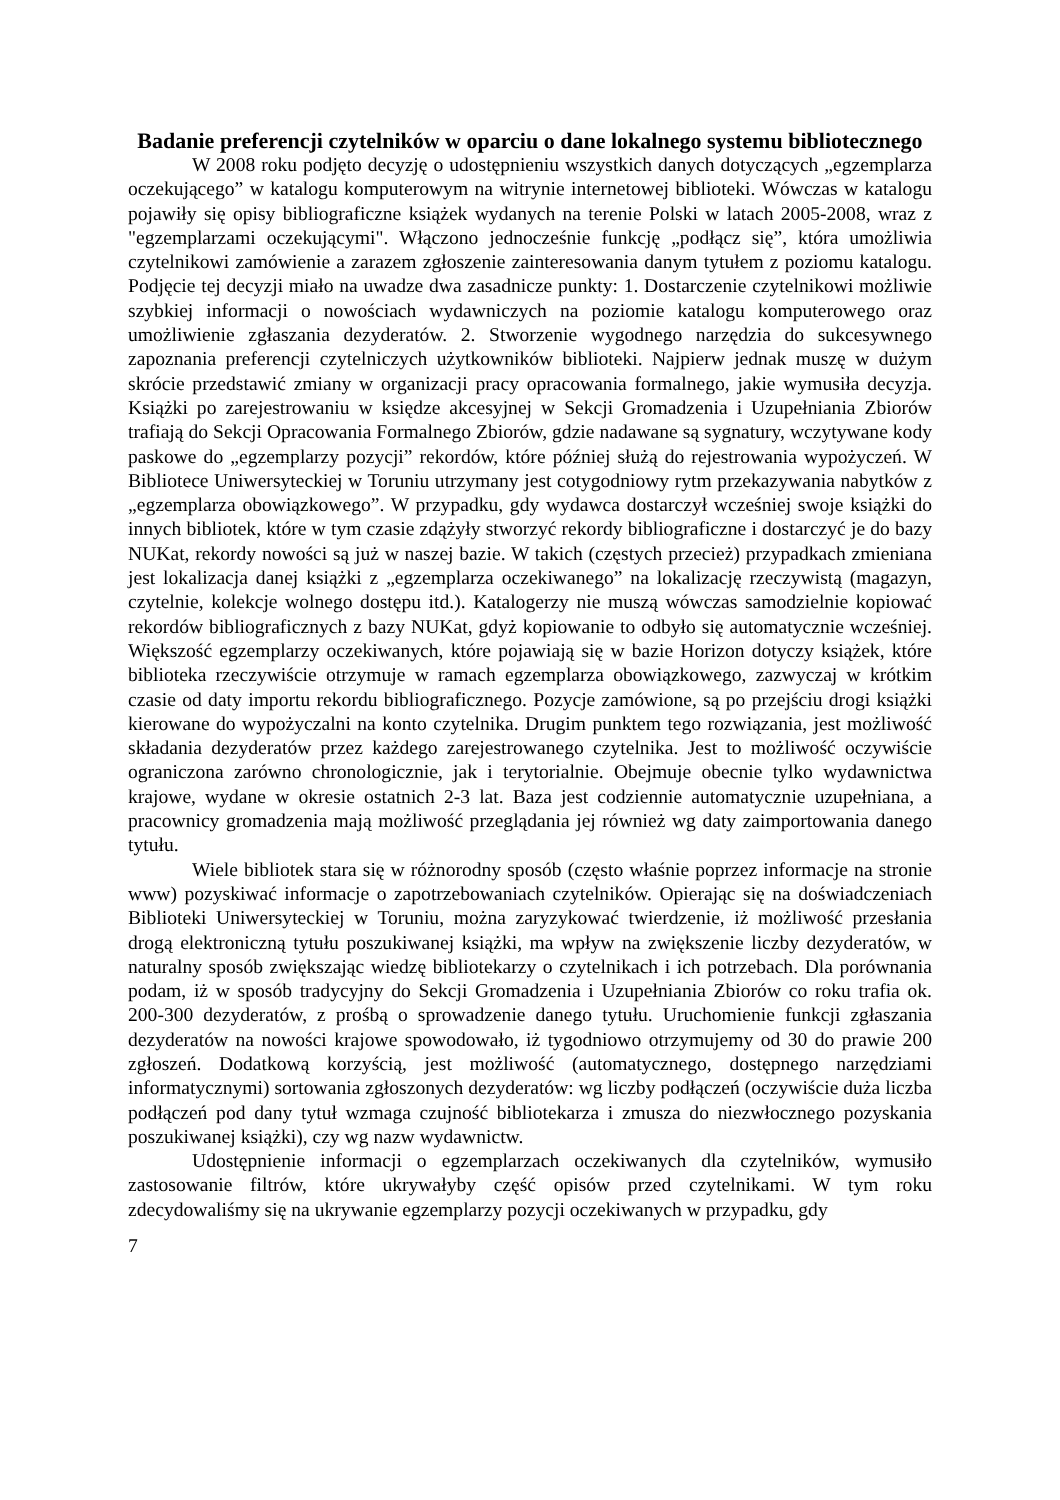Badanie preferencji czytelników w oparciu o dane lokalnego systemu bibliotecznego
W 2008 roku podjęto decyzję o udostępnieniu wszystkich danych dotyczących „egzemplarza oczekującego” w katalogu komputerowym na witrynie internetowej biblioteki. Wówczas w katalogu pojawiły się opisy bibliograficzne książek wydanych na terenie Polski w latach 2005-2008, wraz z "egzemplarzami oczekującymi". Włączono jednocześnie funkcję „podłącz się”, która umożliwia czytelnikowi zamówienie a zarazem zgłoszenie zainteresowania danym tytułem z poziomu katalogu. Podjęcie tej decyzji miało na uwadze dwa zasadnicze punkty: 1. Dostarczenie czytelnikowi możliwie szybkiej informacji o nowościach wydawniczych na poziomie katalogu komputerowego oraz umożliwienie zgłaszania dezyderatów. 2. Stworzenie wygodnego narzędzia do sukcesywnego zapoznania preferencji czytelniczych użytkowników biblioteki. Najpierw jednak muszę w dużym skrócie przedstawić zmiany w organizacji pracy opracowania formalnego, jakie wymusiła decyzja. Książki po zarejestrowaniu w księdze akcesyjnej w Sekcji Gromadzenia i Uzupełniania Zbiorów trafiają do Sekcji Opracowania Formalnego Zbiorów, gdzie nadawane są sygnatury, wczytywane kody paskowe do „egzemplarzy pozycji” rekordów, które później służą do rejestrowania wypożyczeń. W Bibliotece Uniwersyteckiej w Toruniu utrzymany jest cotygodniowy rytm przekazywania nabytków z „egzemplarza obowiązkowego”. W przypadku, gdy wydawca dostarczył wcześniej swoje książki do innych bibliotek, które w tym czasie zdążyły stworzyć rekordy bibliograficzne i dostarczyć je do bazy NUKat, rekordy nowości są już w naszej bazie. W takich (częstych przecież) przypadkach zmieniana jest lokalizacja danej książki z „egzemplarza oczekiwanego” na lokalizację rzeczywistą (magazyn, czytelnie, kolekcje wolnego dostępu itd.). Katalogerzy nie muszą wówczas samodzielnie kopiować rekordów bibliograficznych z bazy NUKat, gdyż kopiowanie to odbyło się automatycznie wcześniej. Większość egzemplarzy oczekiwanych, które pojawiają się w bazie Horizon dotyczy książek, które biblioteka rzeczywiście otrzymuje w ramach egzemplarza obowiązkowego, zazwyczaj w krótkim czasie od daty importu rekordu bibliograficznego. Pozycje zamówione, są po przejściu drogi książki kierowane do wypożyczalni na konto czytelnika. Drugim punktem tego rozwiązania, jest możliwość składania dezyderatów przez każdego zarejestrowanego czytelnika. Jest to możliwość oczywiście ograniczona zarówno chronologicznie, jak i terytorialnie. Obejmuje obecnie tylko wydawnictwa krajowe, wydane w okresie ostatnich 2-3 lat. Baza jest codziennie automatycznie uzupełniana, a pracownicy gromadzenia mają możliwość przeglądania jej również wg daty zaimportowania danego tytułu.
Wiele bibliotek stara się w różnorodny sposób (często właśnie poprzez informacje na stronie www) pozyskiwać informacje o zapotrzebowaniach czytelników. Opierając się na doświadczeniach Biblioteki Uniwersyteckiej w Toruniu, można zaryzykować twierdzenie, iż możliwość przesłania drogą elektroniczną tytułu poszukiwanej książki, ma wpływ na zwiększenie liczby dezyderatów, w naturalny sposób zwiększając wiedzę bibliotekarzy o czytelnikach i ich potrzebach. Dla porównania podam, iż w sposób tradycyjny do Sekcji Gromadzenia i Uzupełniania Zbiorów co roku trafia ok. 200-300 dezyderatów, z prośbą o sprowadzenie danego tytułu. Uruchomienie funkcji zgłaszania dezyderatów na nowości krajowe spowodowało, iż tygodniowo otrzymujemy od 30 do prawie 200 zgłoszeń. Dodatkową korzyścią, jest możliwość (automatycznego, dostępnego narzędziami informatycznymi) sortowania zgłoszonych dezyderatów: wg liczby podłączeń (oczywiście duża liczba podłączeń pod dany tytuł wzmaga czujność bibliotekarza i zmusza do niezwłocznego pozyskania poszukiwanej książki), czy wg nazw wydawnictw.
Udostępnienie informacji o egzemplarzach oczekiwanych dla czytelników, wymusiło zastosowanie filtrów, które ukrywałyby część opisów przed czytelnikami. W tym roku zdecydowaliśmy się na ukrywanie egzemplarzy pozycji oczekiwanych w przypadku, gdy
7